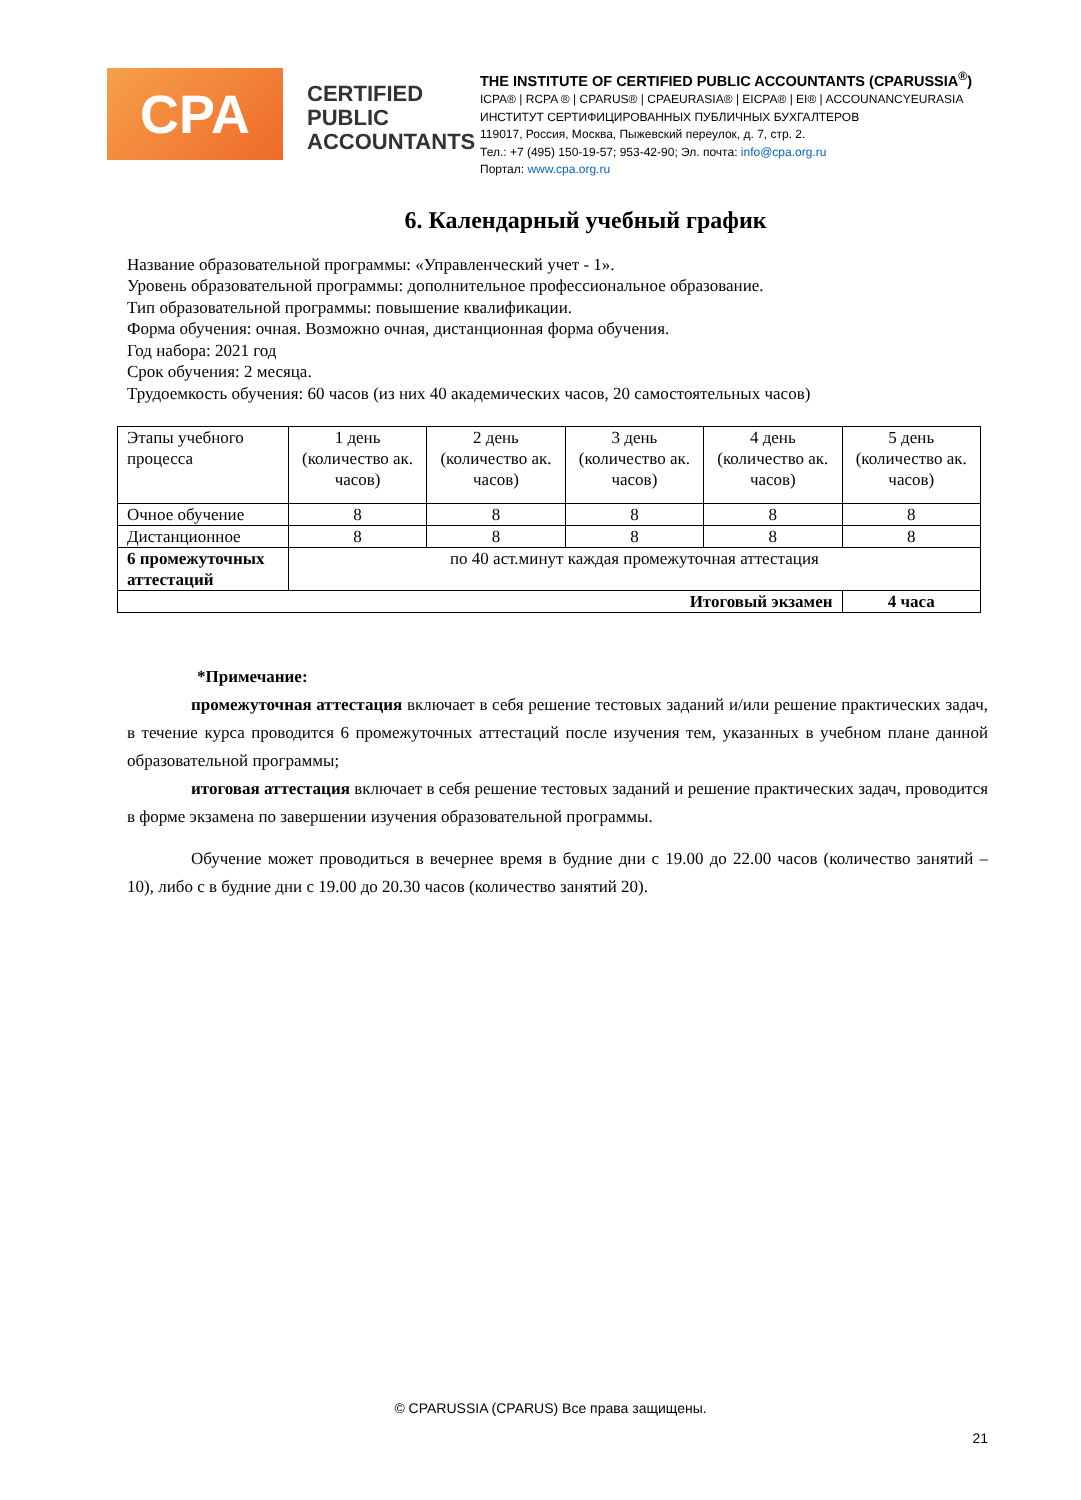CPA
CERTIFIED PUBLIC ACCOUNTANTS
THE INSTITUTE OF CERTIFIED PUBLIC ACCOUNTANTS (CPARUSSIA<sup>®</sup>)
ICPA® | RCPA ® | CPARUS® | CPAEURASIA® | EICPA® | EI® | ACCOUNANCYEURASIA
ИНСТИТУТ СЕРТИФИЦИРОВАННЫХ ПУБЛИЧНЫХ БУХГАЛТЕРОВ
119017, Россия, Москва, Пыжевский переулок, д. 7, стр. 2.
Тел.: +7 (495) 150-19-57; 953-42-90; Эл. почта: info@cpa.org.ru
Портал: www.cpa.org.ru
6. Календарный учебный график
Название образовательной программы: «Управленческий учет - 1».
Уровень образовательной программы: дополнительное профессиональное образование.
Тип образовательной программы: повышение квалификации.
Форма обучения: очная. Возможно очная, дистанционная форма обучения.
Год набора: 2021 год
Срок обучения: 2 месяца.
Трудоемкость обучения: 60 часов (из них 40 академических часов, 20 самостоятельных часов)
| Этапы учебного процесса | 1 день (количество ак. часов) | 2 день (количество ак. часов) | 3 день (количество ак. часов) | 4 день (количество ак. часов) | 5 день (количество ак. часов) |
| Очное обучение | 8 | 8 | 8 | 8 | 8 |
| Дистанционное | 8 | 8 | 8 | 8 | 8 |
| 6 промежуточных аттестаций | по 40 аст.минут каждая промежуточная аттестация | | | | |
| Итоговый экзамен | | | | | 4 часа |
*Примечание:
промежуточная аттестация включает в себя решение тестовых заданий и/или решение практических задач, в течение курса проводится 6 промежуточных аттестаций после изучения тем, указанных в учебном плане данной образовательной программы;
итоговая аттестация включает в себя решение тестовых заданий и решение практических задач, проводится в форме экзамена по завершении изучения образовательной программы.
Обучение может проводиться в вечернее время в будние дни с 19.00 до 22.00 часов (количество занятий – 10), либо с в будние дни с 19.00 до 20.30 часов (количество занятий 20).
© CPARUSSIA (CPARUS) Все права защищены.
21